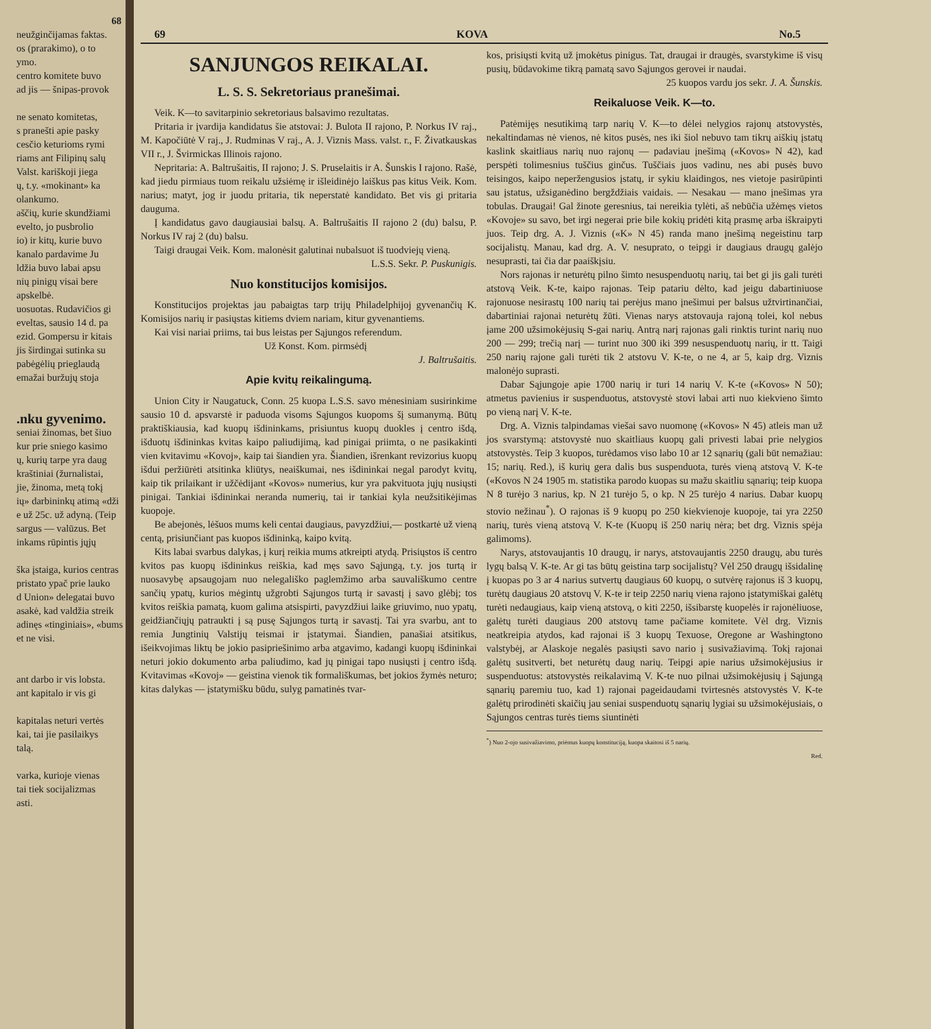68
neužginčijamas faktas.
os (prarakimo), o to
ymo.
centro komitete buvo
ad jis — šnipas-provok
ne senato komitetas,
s pranešti apie pasky
cesčio keturioms rymi
riams ant Filipinų salų
Valst. kariškoji jiega
ų, t.y. «mokinant» ka
olankumo.
aščių, kurie skundžiami
evelto, jo pusbrolio
io) ir kitų, kurie buvo
kanalo pardavime Ju
ldžia buvo labai apsu
nių pinigų visai bere
apskelbė.
uosuotas. Rudavičios gi
eveltas, sausio 14 d. pa
ezid. Gompersu ir kitais
jis širdingai sutinka su
pabėgėlių prieglaudą
emažai buržujų stoja
.nku gyvenimo.
seniai žinomas, bet šiuo
kur prie sniego kasimo
ų, kurių tarpe yra daug
kraštiniai (žurnalistai,
jie, žinoma, metą tokį
ių» darbininkų atimą «dži
e už 25c. už adyną. (Teip
sargus — valūzus. Bet
inkams rūpintis jųjų
ška įstaiga, kurios centras
pristato ypač prie lauko
d Union» delegatai buvo
asakė, kad valdžia streik
adinęs «tinginiais», «bums
et ne visi.
ant darbo ir vis lobsta.
ant kapitalo ir vis gi
kapitalas neturi vertės
kai, tai jie pasilaikys
talą.
varka, kurioje vienas
tai tiek socijalizmas
asti.
69 KOVA No.5
SANJUNGOS REIKALAI.
L. S. S. Sekretoriaus pranešimai.
Veik. K—to savitarpinio sekretoriaus balsavimo rezultatas.
Pritaria ir įvardija kandidatus šie atstovai: J. Bulota II rajono, P. Norkus IV raj., M. Kapočiūtė V raj., J. Rudminas V raj., A. J. Viznis Mass. valst. r., F. Živatkauskas VII r., J. Švirmickas Illinois rajono.
Nepritaria: A. Baltrušaitis, II rajono; J. S. Pruselaitis ir A. Šunskis I rajono. Rašė, kad jiedu pirmiaus tuom reikalu užsiėmę ir išleidinėjo laiškus pas kitus Veik. Kom. narius; matyt, jog ir juodu pritaria, tik neperstatė kandidato. Bet vis gi pritaria dauguma.
Į kandidatus gavo daugiausiai balsų. A. Baltrušaitis II rajono 2 (du) balsu, P. Norkus IV raj 2 (du) balsu.
Taigi draugai Veik. Kom. malonėsit galutinai nubalsuot iš tuodviejų vieną.
L.S.S. Sekr. P. Puskunigis.
Nuo konstitucijos komisijos.
Konstitucijos projektas jau pabaigtas tarp trijų Philadelphijoj gyvenančių K. Komisijos narių ir pasiųstas kitiems dviem nariam, kitur gyvenantiems.
Kai visi nariai priims, tai bus leistas per Sąjungos referendum.
Už Konst. Kom. pirmsėdį
J. Baltrušaitis.
Apie kvitų reikalingumą.
Union City ir Naugatuck, Conn. 25 kuopa L.S.S. savo mėnesiniam susirinkime sausio 10 d. apsvarstė ir paduoda visoms Sąjungos kuopoms šį sumanymą. Būtų praktiškiausia, kad kuopų išdininkams, prisiuntus kuopų duokles į centro išdą, išduotų išdininkas kvitas kaipo paliudijimą, kad pinigai priimta, o ne pasikakinti vien kvitavimu «Kovoj», kaip tai šiandien yra. Šiandien, išrenkant revizorius kuopų išdui peržiūrėti atsitinka kliūtys, neaiškumai, nes išdininkai negal parodyt kvitų, kaip tik prilaikant ir užčėdijant «Kovos» numerius, kur yra pakvituota jųjų nusiųsti pinigai. Tankiai išdininkai neranda numerių, tai ir tankiai kyla neužsitikėjimas kuopoje.
Be abejonės, lėšuos mums keli centai daugiaus, pavyzdžiui,— postkartė už vieną centą, prisiunčiant pas kuopos išdininką, kaipo kvitą.
Kits labai svarbus dalykas, į kurį reikia mums atkreipti atydą. Prisiųstos iš centro kvitos pas kuopų išdininkus reiškia, kad męs savo Sąjungą, t.y. jos turtą ir nuosavybę apsaugojam nuo nelegališko paglemžimo arba sauvališkumo centre sančių ypatų, kurios mėgintų užgrobti Sąjungos turtą ir savastį į savo glėbį; tos kvitos reiškia pamatą, kuom galima atsispirti, pavyzdžiui laike griuvimo, nuo ypatų, geidžiančiųjų patraukti į są pusę Sąjungos turtą ir savastį. Tai yra svarbu, ant to remia Jungtinių Valstijų teismai ir įstatymai. Šiandien, panašiai atsitikus, išeikvojimas liktų be jokio pasipriešinimo arba atgavimo, kadangi kuopų išdininkai neturi jokio dokumento arba paliudimo, kad jų pinigai tapo nusiųsti į centro išdą. Kvitavimas «Kovoj» — geistina vienok tik formališkumas, bet jokios žymės neturo; kitas dalykas — įstatymišku būdu, sulyg pamatinės tvar-
kos, prisiųsti kvitą už įmokėtus pinigus. Tat, draugai ir draugės, svarstykime iš visų pusių, būdavokime tikrą pamatą savo Sąjungos gerovei ir naudai.
25 kuopos vardu jos sekr. J. A. Šunskis.
Reikaluose Veik. K—to.
Patėmijęs nesutikimą tarp narių V. K—to dėlei nelygios rajonų atstovystės, nekaltindamas nė vienos, nė kitos pusės, nes iki šiol nebuvo tam tikrų aiškių įstatų kaslink skaitliaus narių nuo rajonų — padaviau įnešimą («Kovos» N 42), kad perspėti tolimesnius tuščius ginčus. Tuščiais juos vadinu, nes abi pusės buvo teisingos, kaipo neperžengusios įstatų, ir sykiu klaidingos, nes vietoje pasirūpinti sau įstatus, užsiganėdino bergždžiais vaidais. — Nesakau — mano įnešimas yra tobulas. Draugai! Gal žinote geresnius, tai nereikia tylėti, aš nebūčia užėmęs vietos «Kovoje» su savo, bet irgi negerai prie bile kokių pridėti kitą prasmę arba iškraipyti juos. Teip drg. A. J. Viznis («K» N 45) randa mano įnešimą negeistinu tarp socijalistų. Manau, kad drg. A. V. nesuprato, o teipgi ir daugiaus draugų galėjo nesuprasti, tai čia dar paaiškįsiu.
Nors rajonas ir neturėtų pilno šimto nesuspenduotų narių, tai bet gi jis gali turėti atstovą Veik. K-te, kaipo rajonas. Teip patariu dėlto, kad jeigu dabartiniuose rajonuose nesirastų 100 narių tai perėjus mano įnešimui per balsus užtvirtinančiai, dabartiniai rajonai neturėtų žūti. Vienas narys atstovauja rajoną tolei, kol nebus įame 200 užsimokėjusių S-gai narių. Antrą narį rajonas gali rinktis turint narių nuo 200 — 299; trečią narį — turint nuo 300 iki 399 nesuspenduotų narių, ir tt. Taigi 250 narių rajone gali turėti tik 2 atstovu V. K-te, o ne 4, ar 5, kaip drg. Viznis malonėjo suprasti.
Dabar Sąjungoje apie 1700 narių ir turi 14 narių V. K-te («Kovos» N 50); atmetus pavienius ir suspenduotus, atstovystė stovi labai arti nuo kiekvieno šimto po vieną narį V. K-te.
Drg. A. Viznis talpindamas viešai savo nuomonę («Kovos» N 45) atleis man už jos svarstymą: atstovystė nuo skaitliaus kuopų gali privesti labai prie nelygios atstovystės. Teip 3 kuopos, turėdamos viso labo 10 ar 12 sąnarių (gali būt nemažiau: 15; narių. Red.), iš kurių gera dalis bus suspenduota, turės vieną atstovą V. K-te («Kovos N 24 1905 m. statistika parodo kuopas su mažu skaitliu sąnarių; teip kuopa N 8 turėjo 3 narius, kp. N 21 turėjo 5, o kp. N 25 turėjo 4 narius. Dabar kuopų stovio nežinau<sup>*</sup>). O rajonas iš 9 kuopų po 250 kiekvienoje kuopoje, tai yra 2250 narių, turės vieną atstovą V. K-te (Kuopų iš 250 narių nėra; bet drg. Viznis spėja galimoms).
Narys, atstovaujantis 10 draugų, ir narys, atstovaujantis 2250 draugų, abu turės lygų balsą V. K-te. Ar gi tas būtų geistina tarp socijalistų? Vėl 250 draugų išsidalinę į kuopas po 3 ar 4 narius sutvertų daugiaus 60 kuopų, o sutvėrę rajonus iš 3 kuopų, turėtų daugiaus 20 atstovų V. K-te ir teip 2250 narių viena rajono įstatymiškai galėtų turėti nedaugiaus, kaip vieną atstovą, o kiti 2250, išsibarstę kuopelės ir rajonėliuose, galėtų turėti daugiaus 200 atstovų tame pačiame komitete. Vėl drg. Viznis neatkreipia atydos, kad rajonai iš 3 kuopų Texuose, Oregone ar Washingtono valstybėj, ar Alaskoje negalės pasiųsti savo nario į susivažiavimą. Tokį rajonai galėtų susitverti, bet neturėtų daug narių. Teipgi apie narius užsimokėjusius ir suspenduotus: atstovystės reikalavimą V. K-te nuo pilnai užsimokėjusių į Sąjungą sąnarių paremiu tuo, kad 1) rajonai pageidaudami tvirtesnės atstovystės V. K-te galėtų prirodinėti skaičių jau seniai suspenduotų sąnarių lygiai su užsimokėjusiais, o Sąjungos centras turės tiems siuntinėti
<sup>*</sup>) Nuo 2-ojo susivažiavimo, priėmus kuopų konstituciją, kuopa skaitosi iš 5 narių.
Red.